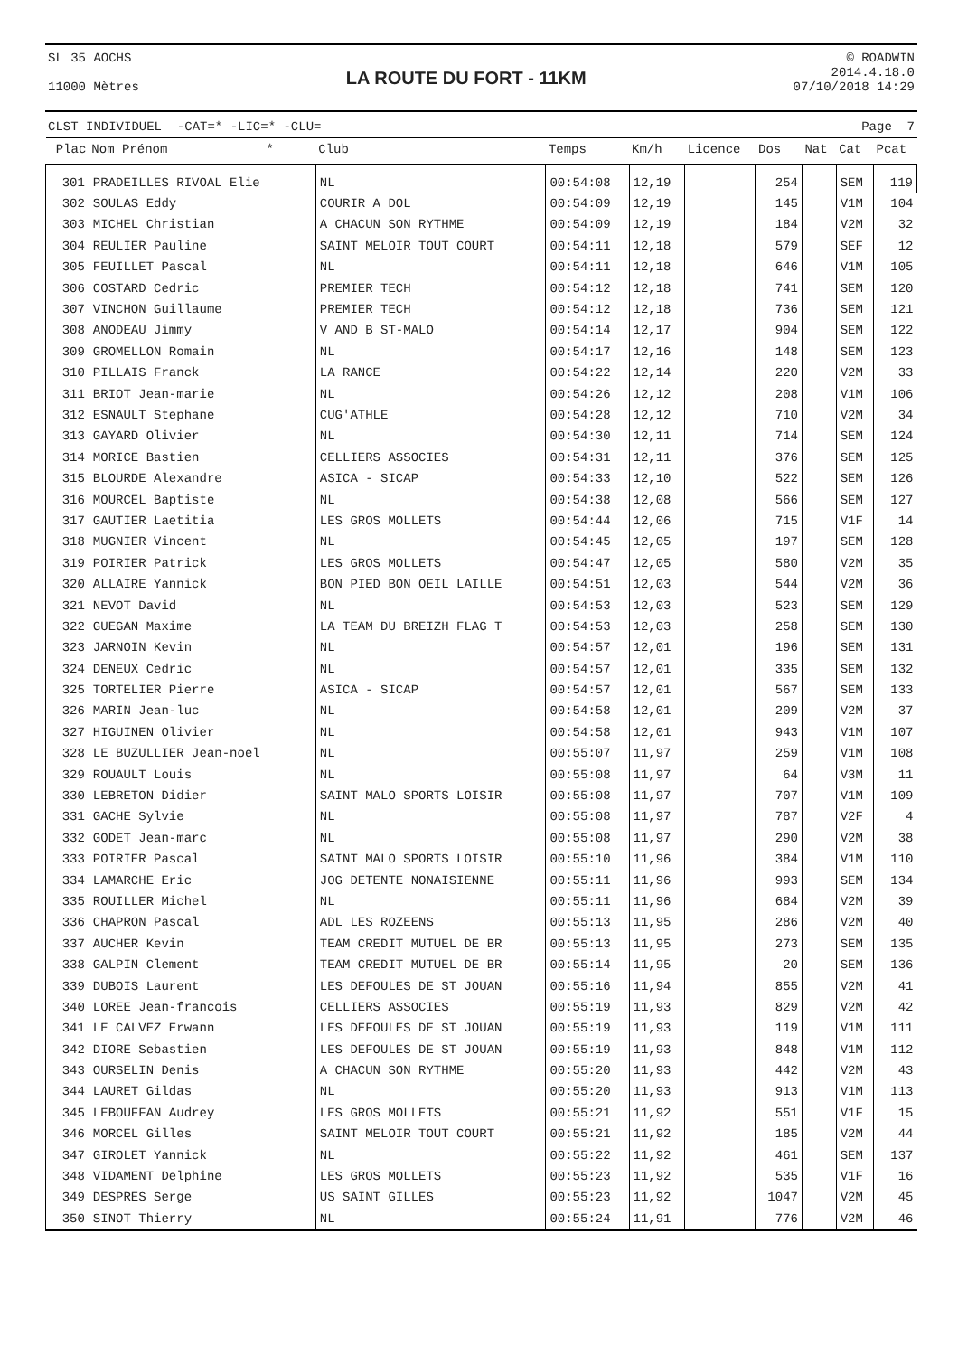SL 35 AOCHS
11000 Mètres
LA ROUTE DU FORT - 11KM
© ROADWIN
2014.4.18.0
07/10/2018 14:29
CLST INDIVIDUEL -CAT=* -LIC=* -CLU= Page 7
| Plac | Nom Prénom * | Club | Temps | Km/h | Licence | Dos | Nat | Cat | Pcat |
| --- | --- | --- | --- | --- | --- | --- | --- | --- | --- |
| 301 | PRADEILLES RIVOAL Elie | NL | 00:54:08 | 12,19 | | 254 | | SEM | 119 |
| 302 | SOULAS Eddy | COURIR A DOL | 00:54:09 | 12,19 | | 145 | | V1M | 104 |
| 303 | MICHEL Christian | A CHACUN SON RYTHME | 00:54:09 | 12,19 | | 184 | | V2M | 32 |
| 304 | REULIER Pauline | SAINT MELOIR TOUT COURT | 00:54:11 | 12,18 | | 579 | | SEF | 12 |
| 305 | FEUILLET Pascal | NL | 00:54:11 | 12,18 | | 646 | | V1M | 105 |
| 306 | COSTARD Cedric | PREMIER TECH | 00:54:12 | 12,18 | | 741 | | SEM | 120 |
| 307 | VINCHON Guillaume | PREMIER TECH | 00:54:12 | 12,18 | | 736 | | SEM | 121 |
| 308 | ANODEAU Jimmy | V AND B ST-MALO | 00:54:14 | 12,17 | | 904 | | SEM | 122 |
| 309 | GROMELLON Romain | NL | 00:54:17 | 12,16 | | 148 | | SEM | 123 |
| 310 | PILLAIS Franck | LA RANCE | 00:54:22 | 12,14 | | 220 | | V2M | 33 |
| 311 | BRIOT Jean-marie | NL | 00:54:26 | 12,12 | | 208 | | V1M | 106 |
| 312 | ESNAULT Stephane | CUG'ATHLE | 00:54:28 | 12,12 | | 710 | | V2M | 34 |
| 313 | GAYARD Olivier | NL | 00:54:30 | 12,11 | | 714 | | SEM | 124 |
| 314 | MORICE Bastien | CELLIERS ASSOCIES | 00:54:31 | 12,11 | | 376 | | SEM | 125 |
| 315 | BLOURDE Alexandre | ASICA - SICAP | 00:54:33 | 12,10 | | 522 | | SEM | 126 |
| 316 | MOURCEL Baptiste | NL | 00:54:38 | 12,08 | | 566 | | SEM | 127 |
| 317 | GAUTIER Laetitia | LES GROS MOLLETS | 00:54:44 | 12,06 | | 715 | | V1F | 14 |
| 318 | MUGNIER Vincent | NL | 00:54:45 | 12,05 | | 197 | | SEM | 128 |
| 319 | POIRIER Patrick | LES GROS MOLLETS | 00:54:47 | 12,05 | | 580 | | V2M | 35 |
| 320 | ALLAIRE Yannick | BON PIED BON OEIL LAILLE | 00:54:51 | 12,03 | | 544 | | V2M | 36 |
| 321 | NEVOT David | NL | 00:54:53 | 12,03 | | 523 | | SEM | 129 |
| 322 | GUEGAN Maxime | LA TEAM DU BREIZH FLAG T | 00:54:53 | 12,03 | | 258 | | SEM | 130 |
| 323 | JARNOIN Kevin | NL | 00:54:57 | 12,01 | | 196 | | SEM | 131 |
| 324 | DENEUX Cedric | NL | 00:54:57 | 12,01 | | 335 | | SEM | 132 |
| 325 | TORTELIER Pierre | ASICA - SICAP | 00:54:57 | 12,01 | | 567 | | SEM | 133 |
| 326 | MARIN Jean-luc | NL | 00:54:58 | 12,01 | | 209 | | V2M | 37 |
| 327 | HIGUINEN Olivier | NL | 00:54:58 | 12,01 | | 943 | | V1M | 107 |
| 328 | LE BUZULLIER Jean-noel | NL | 00:55:07 | 11,97 | | 259 | | V1M | 108 |
| 329 | ROUAULT Louis | NL | 00:55:08 | 11,97 | | 64 | | V3M | 11 |
| 330 | LEBRETON Didier | SAINT MALO SPORTS LOISIR | 00:55:08 | 11,97 | | 707 | | V1M | 109 |
| 331 | GACHE Sylvie | NL | 00:55:08 | 11,97 | | 787 | | V2F | 4 |
| 332 | GODET Jean-marc | NL | 00:55:08 | 11,97 | | 290 | | V2M | 38 |
| 333 | POIRIER Pascal | SAINT MALO SPORTS LOISIR | 00:55:10 | 11,96 | | 384 | | V1M | 110 |
| 334 | LAMARCHE Eric | JOG DETENTE NONAISIENNE | 00:55:11 | 11,96 | | 993 | | SEM | 134 |
| 335 | ROUILLER Michel | NL | 00:55:11 | 11,96 | | 684 | | V2M | 39 |
| 336 | CHAPRON Pascal | ADL LES ROZEENS | 00:55:13 | 11,95 | | 286 | | V2M | 40 |
| 337 | AUCHER Kevin | TEAM CREDIT MUTUEL DE BR | 00:55:13 | 11,95 | | 273 | | SEM | 135 |
| 338 | GALPIN Clement | TEAM CREDIT MUTUEL DE BR | 00:55:14 | 11,95 | | 20 | | SEM | 136 |
| 339 | DUBOIS Laurent | LES DEFOULES DE ST JOUAN | 00:55:16 | 11,94 | | 855 | | V2M | 41 |
| 340 | LOREE Jean-francois | CELLIERS ASSOCIES | 00:55:19 | 11,93 | | 829 | | V2M | 42 |
| 341 | LE CALVEZ Erwann | LES DEFOULES DE ST JOUAN | 00:55:19 | 11,93 | | 119 | | V1M | 111 |
| 342 | DIORE Sebastien | LES DEFOULES DE ST JOUAN | 00:55:19 | 11,93 | | 848 | | V1M | 112 |
| 343 | OURSELIN Denis | A CHACUN SON RYTHME | 00:55:20 | 11,93 | | 442 | | V2M | 43 |
| 344 | LAURET Gildas | NL | 00:55:20 | 11,93 | | 913 | | V1M | 113 |
| 345 | LEBOUFFAN Audrey | LES GROS MOLLETS | 00:55:21 | 11,92 | | 551 | | V1F | 15 |
| 346 | MORCEL Gilles | SAINT MELOIR TOUT COURT | 00:55:21 | 11,92 | | 185 | | V2M | 44 |
| 347 | GIROLET Yannick | NL | 00:55:22 | 11,92 | | 461 | | SEM | 137 |
| 348 | VIDAMENT Delphine | LES GROS MOLLETS | 00:55:23 | 11,92 | | 535 | | V1F | 16 |
| 349 | DESPRES Serge | US SAINT GILLES | 00:55:23 | 11,92 | | 1047 | | V2M | 45 |
| 350 | SINOT Thierry | NL | 00:55:24 | 11,91 | | 776 | | V2M | 46 |